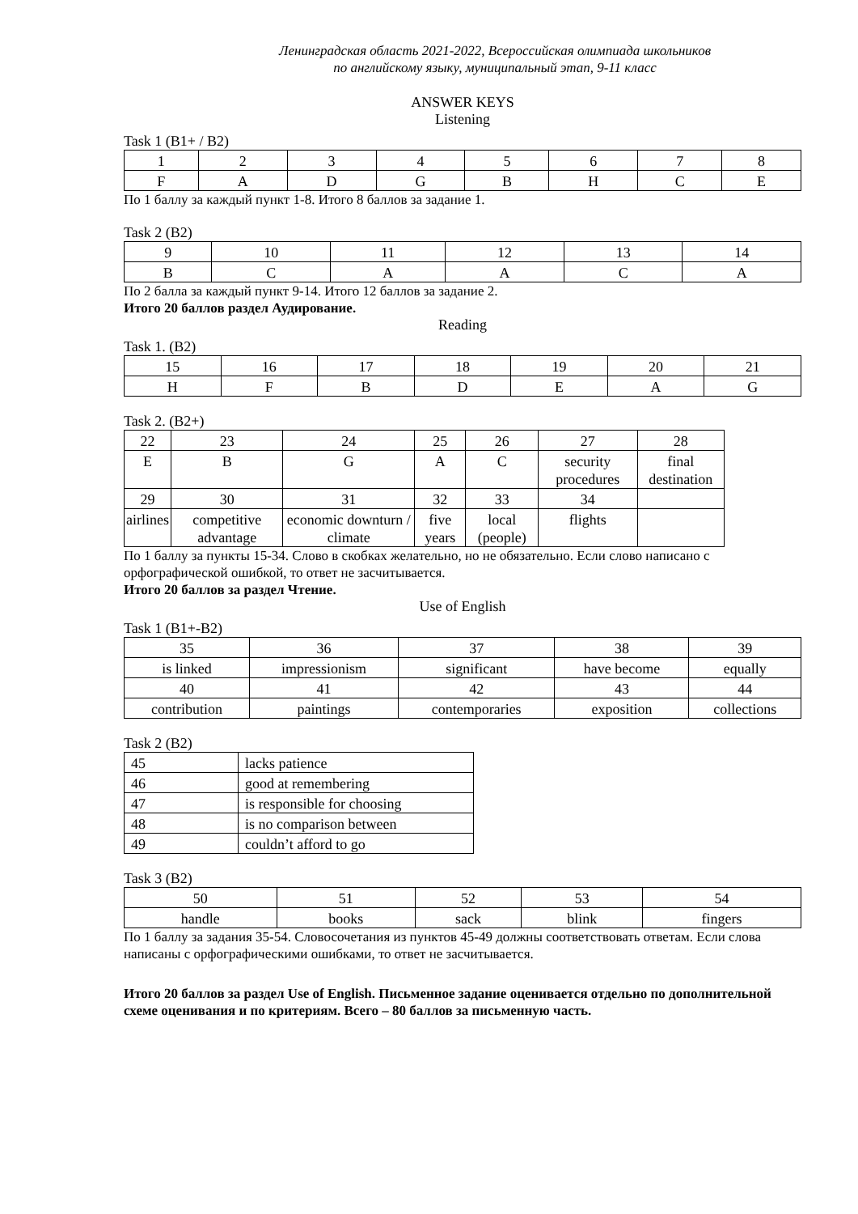Ленинградская область 2021-2022, Всероссийская олимпиада школьников
по английскому языку, муниципальный этап, 9-11 класс
ANSWER KEYS
Listening
Task 1 (B1+ / B2)
| 1 | 2 | 3 | 4 | 5 | 6 | 7 | 8 |
| F | A | D | G | B | H | C | E |
По 1 баллу за каждый пункт 1-8. Итого 8 баллов за задание 1.
Task 2 (B2)
| 9 | 10 | 11 | 12 | 13 | 14 |
| B | C | A | A | C | A |
По 2 балла за каждый пункт 9-14. Итого 12 баллов за задание 2.
Итого 20 баллов раздел Аудирование.
Reading
Task 1. (B2)
| 15 | 16 | 17 | 18 | 19 | 20 | 21 |
| H | F | B | D | E | A | G |
Task 2. (B2+)
| 22 | 23 | 24 | 25 | 26 | 27 | 28 |
| E | B | G | A | C | security procedures | final destination |
| 29 | 30 | 31 | 32 | 33 | 34 | |
| airlines | competitive advantage | economic downturn / climate | five years | local (people) | flights | |
По 1 баллу за пункты 15-34. Слово в скобках желательно, но не обязательно. Если слово написано с орфографической ошибкой, то ответ не засчитывается.
Итого 20 баллов за раздел Чтение.
Use of English
Task 1 (B1+-B2)
| 35 | 36 | 37 | 38 | 39 |
| is linked | impressionism | significant | have become | equally |
| 40 | 41 | 42 | 43 | 44 |
| contribution | paintings | contemporaries | exposition | collections |
Task 2 (B2)
| 45 | lacks patience |
| 46 | good at remembering |
| 47 | is responsible for choosing |
| 48 | is no comparison between |
| 49 | couldn’t afford to go |
Task 3 (B2)
| 50 | 51 | 52 | 53 | 54 |
| handle | books | sack | blink | fingers |
По 1 баллу за задания 35-54. Словосочетания из пунктов 45-49 должны соответствовать ответам. Если слова написаны с орфографическими ошибками, то ответ не засчитывается.
Итого 20 баллов за раздел Use of English. Письменное задание оценивается отдельно по дополнительной схеме оценивания и по критериям. Всего – 80 баллов за письменную часть.